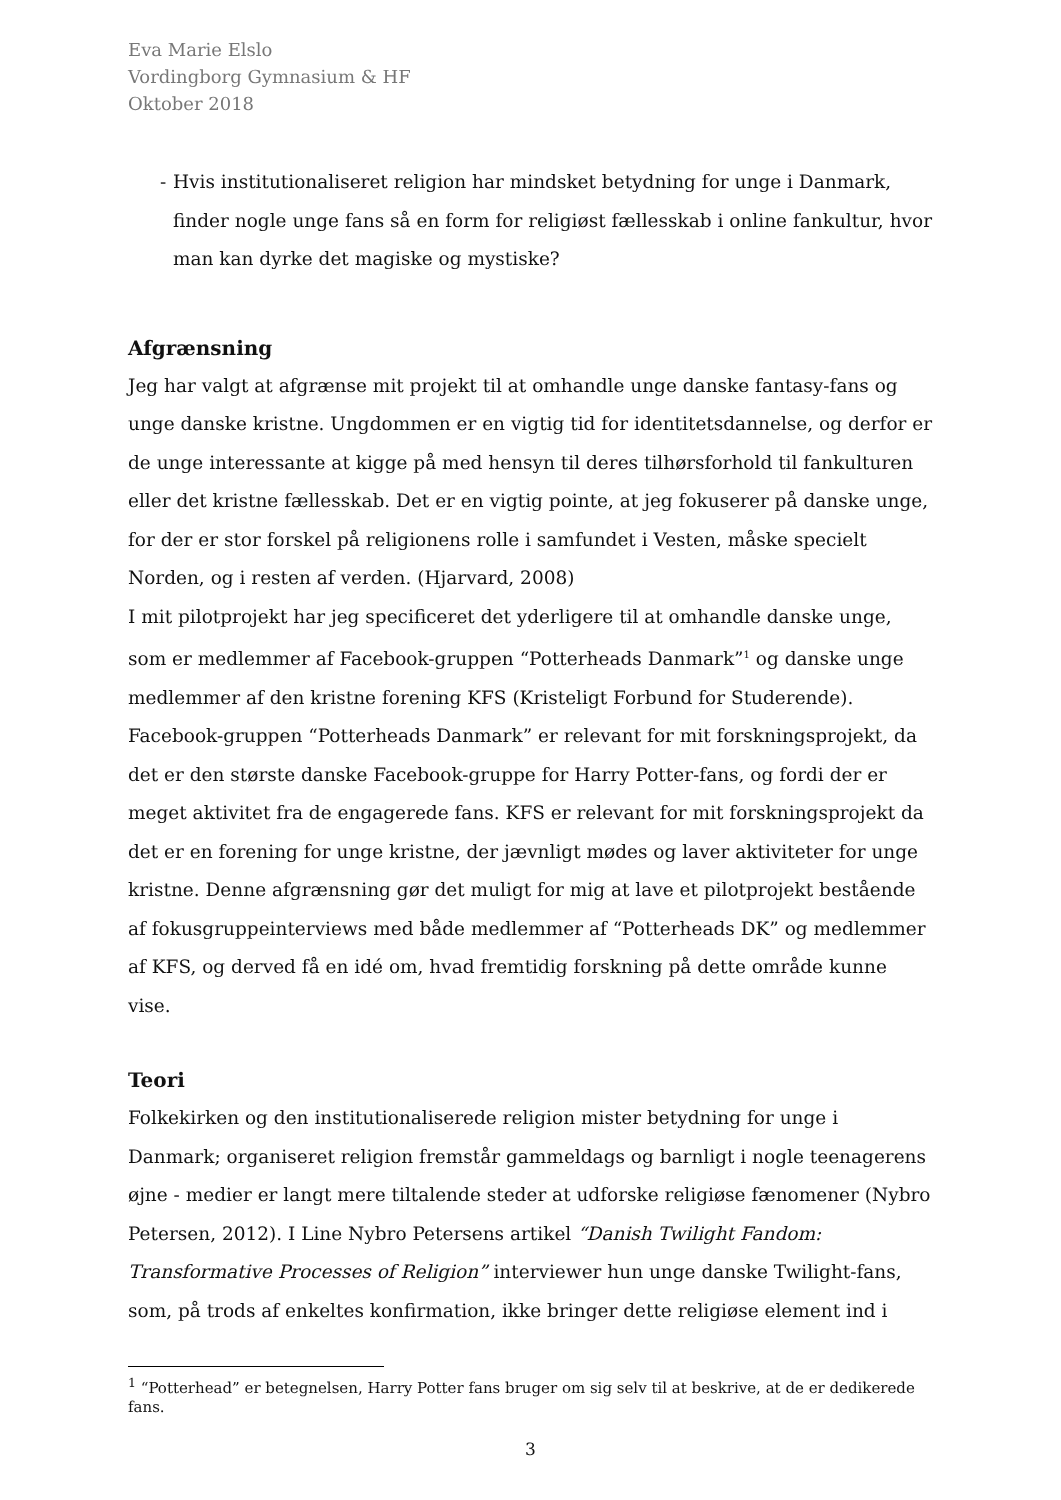Eva Marie Elslo
Vordingborg Gymnasium & HF
Oktober 2018
- Hvis institutionaliseret religion har mindsket betydning for unge i Danmark, finder nogle unge fans så en form for religiøst fællesskab i online fankultur, hvor man kan dyrke det magiske og mystiske?
Afgrænsning
Jeg har valgt at afgrænse mit projekt til at omhandle unge danske fantasy-fans og unge danske kristne. Ungdommen er en vigtig tid for identitetsdannelse, og derfor er de unge interessante at kigge på med hensyn til deres tilhørsforhold til fankulturen eller det kristne fællesskab. Det er en vigtig pointe, at jeg fokuserer på danske unge, for der er stor forskel på religionens rolle i samfundet i Vesten, måske specielt Norden, og i resten af verden. (Hjarvard, 2008)
I mit pilotprojekt har jeg specificeret det yderligere til at omhandle danske unge, som er medlemmer af Facebook-gruppen “Potterheads Danmark”<sup>1</sup> og danske unge medlemmer af den kristne forening KFS (Kristeligt Forbund for Studerende). Facebook-gruppen “Potterheads Danmark” er relevant for mit forskningsprojekt, da det er den største danske Facebook-gruppe for Harry Potter-fans, og fordi der er meget aktivitet fra de engagerede fans. KFS er relevant for mit forskningsprojekt da det er en forening for unge kristne, der jævnligt mødes og laver aktiviteter for unge kristne. Denne afgrænsning gør det muligt for mig at lave et pilotprojekt bestående af fokusgruppeinterviews med både medlemmer af “Potterheads DK” og medlemmer af KFS, og derved få en idé om, hvad fremtidig forskning på dette område kunne vise.
Teori
Folkekirken og den institutionaliserede religion mister betydning for unge i Danmark; organiseret religion fremstår gammeldags og barnligt i nogle teenagerens øjne - medier er langt mere tiltalende steder at udforske religiøse fænomener (Nybro Petersen, 2012). I Line Nybro Petersens artikel “Danish Twilight Fandom: Transformative Processes of Religion” interviewer hun unge danske Twilight-fans, som, på trods af enkeltes konfirmation, ikke bringer dette religiøse element ind i
<sup>1</sup> “Potterhead” er betegnelsen, Harry Potter fans bruger om sig selv til at beskrive, at de er dedikerede fans.
3